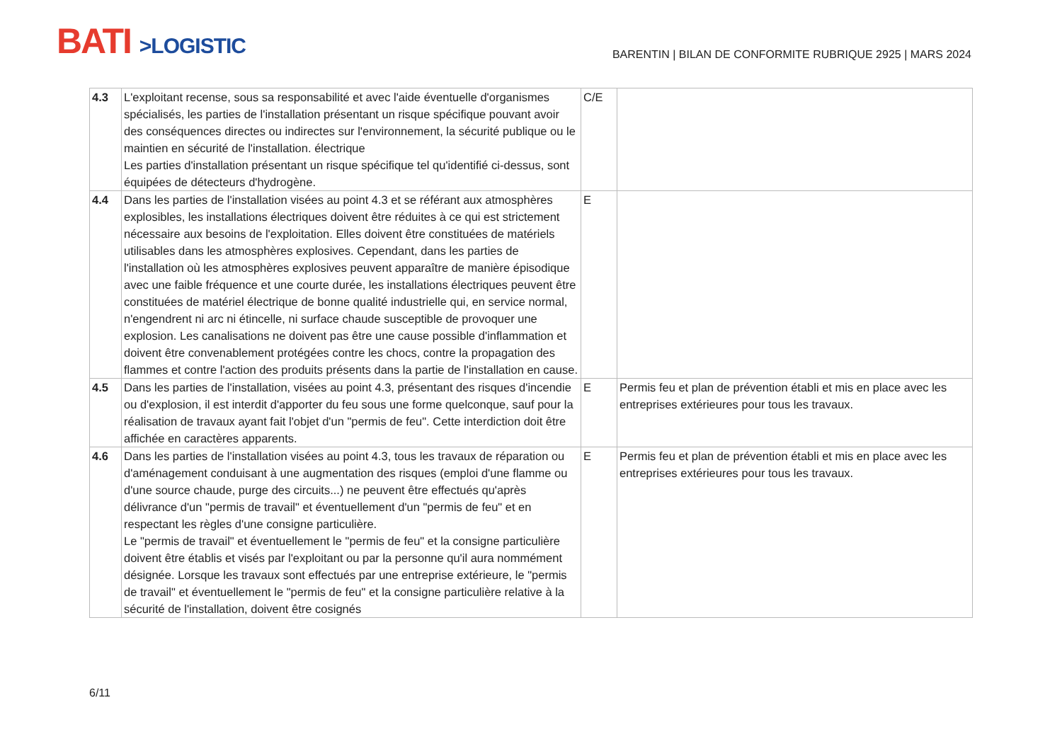BATI >LOGISTIC
BARENTIN | BILAN DE CONFORMITE RUBRIQUE 2925 | MARS 2024
| 4.3 | L'exploitant recense, sous sa responsabilité et avec l'aide éventuelle d'organismes spécialisés, les parties de l'installation présentant un risque spécifique pouvant avoir des conséquences directes ou indirectes sur l'environnement, la sécurité publique ou le maintien en sécurité de l'installation. électrique Les parties d'installation présentant un risque spécifique tel qu'identifié ci-dessus, sont équipées de détecteurs d'hydrogène. | C/E | |
| 4.4 | Dans les parties de l'installation visées au point 4.3 et se référant aux atmosphères explosibles, les installations électriques doivent être réduites à ce qui est strictement nécessaire aux besoins de l'exploitation. Elles doivent être constituées de matériels utilisables dans les atmosphères explosives. Cependant, dans les parties de l'installation où les atmosphères explosives peuvent apparaître de manière épisodique avec une faible fréquence et une courte durée, les installations électriques peuvent être constituées de matériel électrique de bonne qualité industrielle qui, en service normal, n'engendrent ni arc ni étincelle, ni surface chaude susceptible de provoquer une explosion. Les canalisations ne doivent pas être une cause possible d'inflammation et doivent être convenablement protégées contre les chocs, contre la propagation des flammes et contre l'action des produits présents dans la partie de l'installation en cause. | E | |
| 4.5 | Dans les parties de l'installation, visées au point 4.3, présentant des risques d'incendie ou d'explosion, il est interdit d'apporter du feu sous une forme quelconque, sauf pour la réalisation de travaux ayant fait l'objet d'un "permis de feu". Cette interdiction doit être affichée en caractères apparents. | E | Permis feu et plan de prévention établi et mis en place avec les entreprises extérieures pour tous les travaux. |
| 4.6 | Dans les parties de l'installation visées au point 4.3, tous les travaux de réparation ou d'aménagement conduisant à une augmentation des risques (emploi d'une flamme ou d'une source chaude, purge des circuits...) ne peuvent être effectués qu'après délivrance d'un "permis de travail" et éventuellement d'un "permis de feu" et en respectant les règles d'une consigne particulière. Le "permis de travail" et éventuellement le "permis de feu" et la consigne particulière doivent être établis et visés par l'exploitant ou par la personne qu'il aura nommément désignée. Lorsque les travaux sont effectués par une entreprise extérieure, le "permis de travail" et éventuellement le "permis de feu" et la consigne particulière relative à la sécurité de l'installation, doivent être cosignés | E | Permis feu et plan de prévention établi et mis en place avec les entreprises extérieures pour tous les travaux. |
6/11